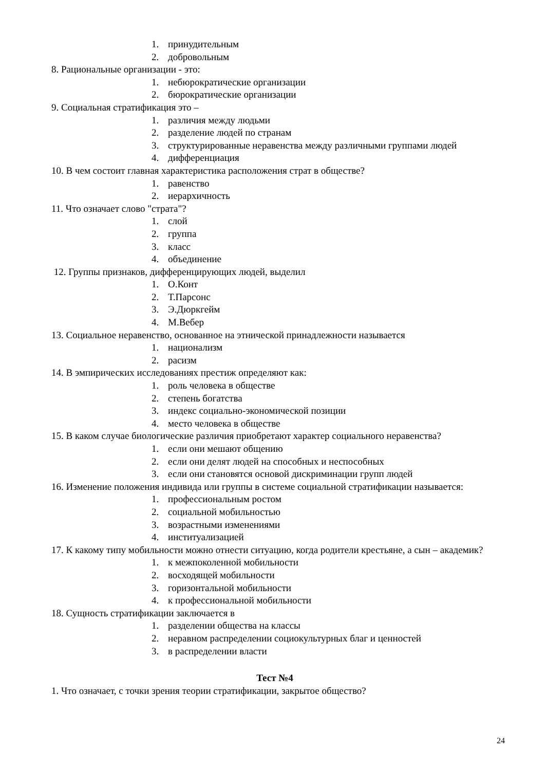1. принудительным
2. добровольным
8. Рациональные организации - это:
1. небюрократические организации
2. бюрократические организации
9. Социальная стратификация это –
1. различия между людьми
2. разделение людей по странам
3. структурированные неравенства между различными группами людей
4. дифференциация
10. В чем состоит главная характеристика расположения страт в обществе?
1. равенство
2. иерархичность
11. Что означает слово "страта"?
1. слой
2. группа
3. класс
4. объединение
12. Группы признаков, дифференцирующих людей, выделил
1. О.Конт
2. Т.Парсонс
3. Э.Дюркгейм
4. М.Вебер
13. Социальное неравенство, основанное на этнической принадлежности называется
1. национализм
2. расизм
14. В эмпирических исследованиях престиж определяют как:
1. роль человека в обществе
2. степень богатства
3. индекс социально-экономической позиции
4. место человека в обществе
15. В каком случае биологические различия приобретают характер социального неравенства?
1. если они мешают общению
2. если они делят людей на способных и неспособных
3. если они становятся основой дискриминации групп людей
16. Изменение положения индивида или группы в системе социальной стратификации называется:
1. профессиональным ростом
2. социальной мобильностью
3. возрастными изменениями
4. институализацией
17. К какому типу мобильности можно отнести ситуацию, когда родители крестьяне, а сын – академик?
1. к межпоколенной мобильности
2. восходящей мобильности
3. горизонтальной мобильности
4. к профессиональной мобильности
18. Сущность стратификации заключается в
1. разделении общества на классы
2. неравном распределении социокультурных благ и ценностей
3. в распределении власти
Тест №4
1. Что означает, с точки зрения теории стратификации, закрытое общество?
24